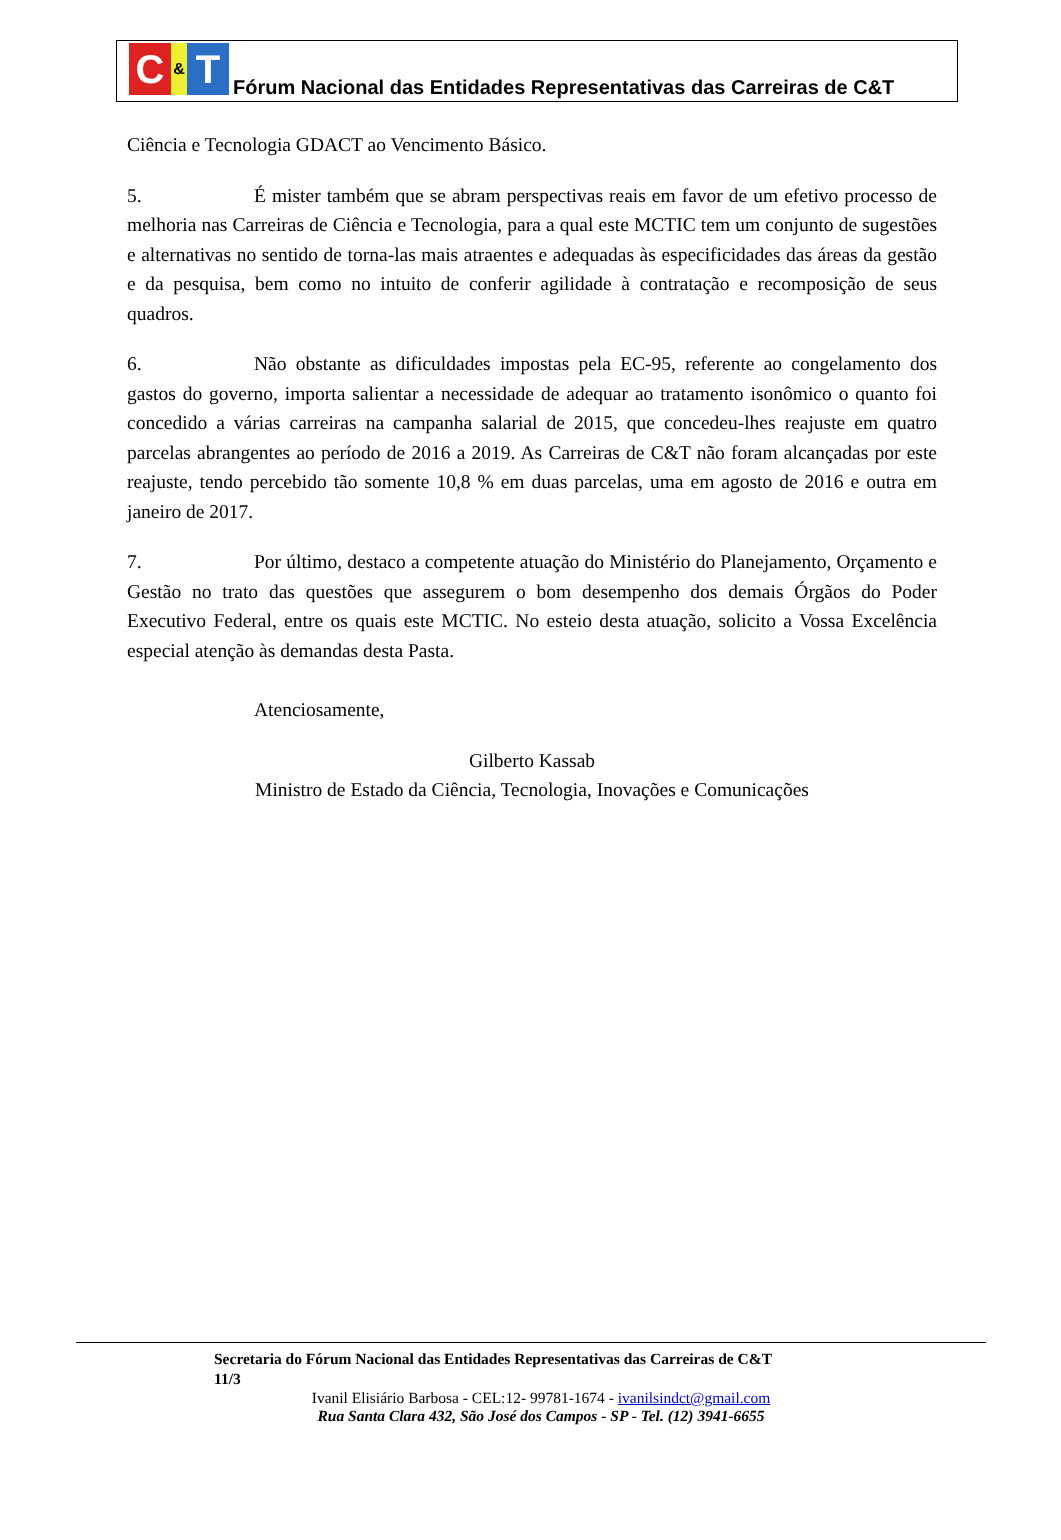C
&
T
Fórum Nacional das Entidades Representativas das Carreiras de C&T
Ciência e Tecnologia GDACT ao Vencimento Básico.
5. É mister também que se abram perspectivas reais em favor de um efetivo processo de melhoria nas Carreiras de Ciência e Tecnologia, para a qual este MCTIC tem um conjunto de sugestões e alternativas no sentido de torna-las mais atraentes e adequadas às especificidades das áreas da gestão e da pesquisa, bem como no intuito de conferir agilidade à contratação e recomposição de seus quadros.
6. Não obstante as dificuldades impostas pela EC-95, referente ao congelamento dos gastos do governo, importa salientar a necessidade de adequar ao tratamento isonômico o quanto foi concedido a várias carreiras na campanha salarial de 2015, que concedeu-lhes reajuste em quatro parcelas abrangentes ao período de 2016 a 2019. As Carreiras de C&T não foram alcançadas por este reajuste, tendo percebido tão somente 10,8 % em duas parcelas, uma em agosto de 2016 e outra em janeiro de 2017.
7. Por último, destaco a competente atuação do Ministério do Planejamento, Orçamento e Gestão no trato das questões que assegurem o bom desempenho dos demais Órgãos do Poder Executivo Federal, entre os quais este MCTIC. No esteio desta atuação, solicito a Vossa Excelência especial atenção às demandas desta Pasta.
Atenciosamente,
Gilberto Kassab
Ministro de Estado da Ciência, Tecnologia, Inovações e Comunicações
Secretaria do Fórum Nacional das Entidades Representativas das Carreiras de C&T
11/3
Ivanil Elisiário Barbosa - CEL:12- 99781-1674 - ivanilsindct@gmail.com
Rua Santa Clara 432, São José dos Campos - SP - Tel. (12) 3941-6655